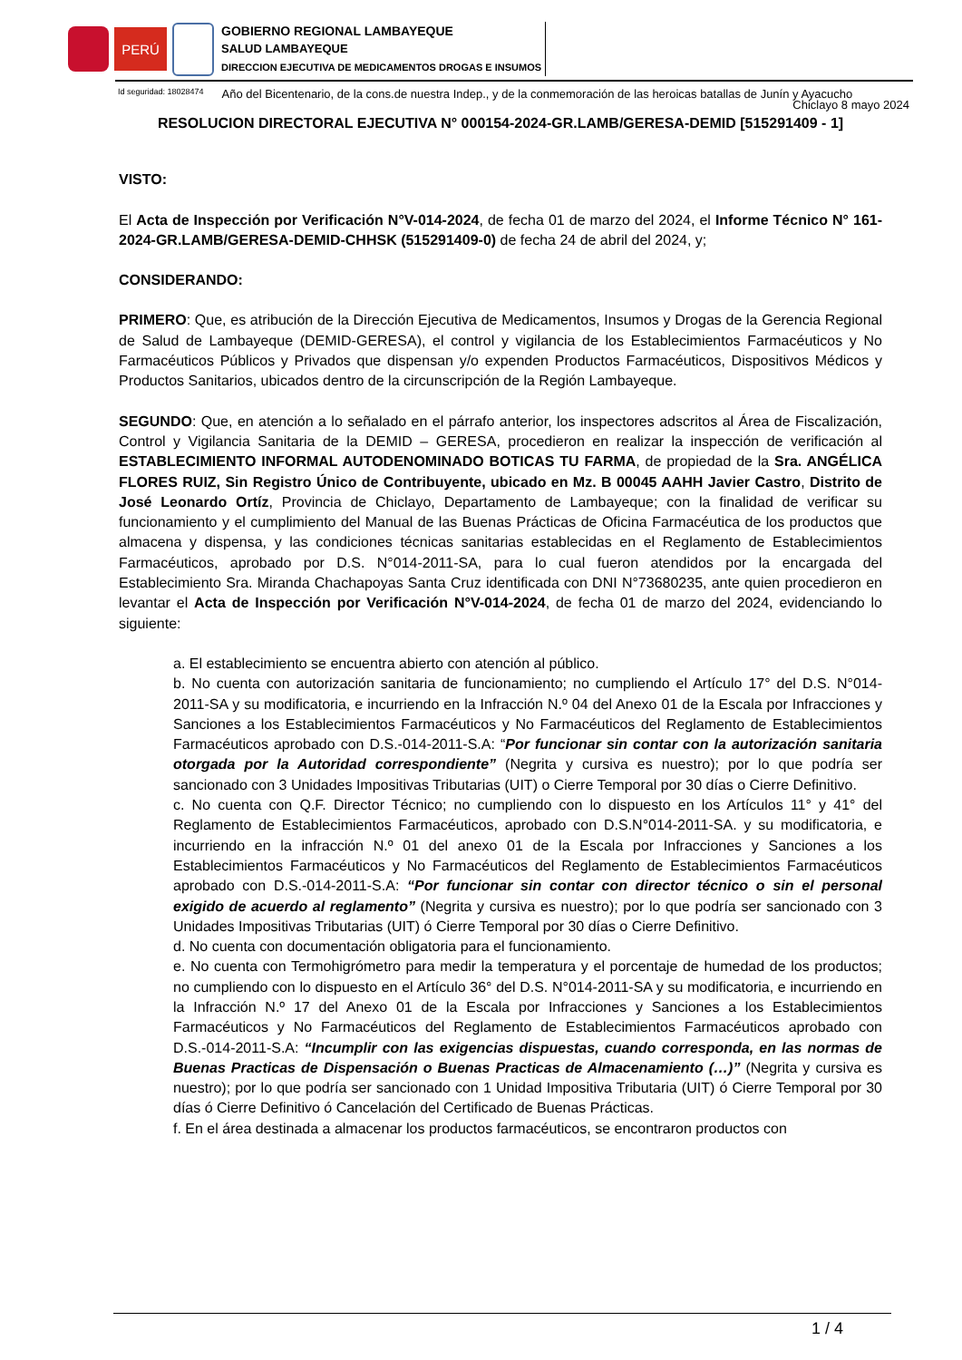PERÚ
GOBIERNO REGIONAL LAMBAYEQUE
SALUD LAMBAYEQUE
DIRECCION EJECUTIVA DE MEDICAMENTOS DROGAS E INSUMOS
Id seguridad: 18028474 Año del Bicentenario, de la cons.de nuestra Indep., y de la conmemoración de las heroicas batallas de Junín y Ayacucho
Chiclayo 8 mayo 2024
RESOLUCION DIRECTORAL EJECUTIVA N° 000154-2024-GR.LAMB/GERESA-DEMID [515291409 - 1]
VISTO:
El Acta de Inspección por Verificación N°V-014-2024, de fecha 01 de marzo del 2024, el Informe Técnico N° 161-2024-GR.LAMB/GERESA-DEMID-CHHSK (515291409-0) de fecha 24 de abril del 2024, y;
CONSIDERANDO:
PRIMERO: Que, es atribución de la Dirección Ejecutiva de Medicamentos, Insumos y Drogas de la Gerencia Regional de Salud de Lambayeque (DEMID-GERESA), el control y vigilancia de los Establecimientos Farmacéuticos y No Farmacéuticos Públicos y Privados que dispensan y/o expenden Productos Farmacéuticos, Dispositivos Médicos y Productos Sanitarios, ubicados dentro de la circunscripción de la Región Lambayeque.
SEGUNDO: Que, en atención a lo señalado en el párrafo anterior, los inspectores adscritos al Área de Fiscalización, Control y Vigilancia Sanitaria de la DEMID – GERESA, procedieron en realizar la inspección de verificación al ESTABLECIMIENTO INFORMAL AUTODENOMINADO BOTICAS TU FARMA, de propiedad de la Sra. ANGÉLICA FLORES RUIZ, Sin Registro Único de Contribuyente, ubicado en Mz. B 00045 AAHH Javier Castro, Distrito de José Leonardo Ortíz, Provincia de Chiclayo, Departamento de Lambayeque; con la finalidad de verificar su funcionamiento y el cumplimiento del Manual de las Buenas Prácticas de Oficina Farmacéutica de los productos que almacena y dispensa, y las condiciones técnicas sanitarias establecidas en el Reglamento de Establecimientos Farmacéuticos, aprobado por D.S. N°014-2011-SA, para lo cual fueron atendidos por la encargada del Establecimiento Sra. Miranda Chachapoyas Santa Cruz identificada con DNI N°73680235, ante quien procedieron en levantar el Acta de Inspección por Verificación N°V-014-2024, de fecha 01 de marzo del 2024, evidenciando lo siguiente:
a. El establecimiento se encuentra abierto con atención al público.
b. No cuenta con autorización sanitaria de funcionamiento; no cumpliendo el Artículo 17° del D.S. N°014-2011-SA y su modificatoria, e incurriendo en la Infracción N.º 04 del Anexo 01 de la Escala por Infracciones y Sanciones a los Establecimientos Farmacéuticos y No Farmacéuticos del Reglamento de Establecimientos Farmacéuticos aprobado con D.S.-014-2011-S.A: “Por funcionar sin contar con la autorización sanitaria otorgada por la Autoridad correspondiente” (Negrita y cursiva es nuestro); por lo que podría ser sancionado con 3 Unidades Impositivas Tributarias (UIT) o Cierre Temporal por 30 días o Cierre Definitivo.
c. No cuenta con Q.F. Director Técnico; no cumpliendo con lo dispuesto en los Artículos 11° y 41° del Reglamento de Establecimientos Farmacéuticos, aprobado con D.S.N°014-2011-SA. y su modificatoria, e incurriendo en la infracción N.º 01 del anexo 01 de la Escala por Infracciones y Sanciones a los Establecimientos Farmacéuticos y No Farmacéuticos del Reglamento de Establecimientos Farmacéuticos aprobado con D.S.-014-2011-S.A: “Por funcionar sin contar con director técnico o sin el personal exigido de acuerdo al reglamento” (Negrita y cursiva es nuestro); por lo que podría ser sancionado con 3 Unidades Impositivas Tributarias (UIT) ó Cierre Temporal por 30 días o Cierre Definitivo.
d. No cuenta con documentación obligatoria para el funcionamiento.
e. No cuenta con Termohigrómetro para medir la temperatura y el porcentaje de humedad de los productos; no cumpliendo con lo dispuesto en el Artículo 36° del D.S. N°014-2011-SA y su modificatoria, e incurriendo en la Infracción N.º 17 del Anexo 01 de la Escala por Infracciones y Sanciones a los Establecimientos Farmacéuticos y No Farmacéuticos del Reglamento de Establecimientos Farmacéuticos aprobado con D.S.-014-2011-S.A: “Incumplir con las exigencias dispuestas, cuando corresponda, en las normas de Buenas Practicas de Dispensación o Buenas Practicas de Almacenamiento (…)” (Negrita y cursiva es nuestro); por lo que podría ser sancionado con 1 Unidad Impositiva Tributaria (UIT) ó Cierre Temporal por 30 días ó Cierre Definitivo ó Cancelación del Certificado de Buenas Prácticas.
f. En el área destinada a almacenar los productos farmacéuticos, se encontraron productos con
1 / 4